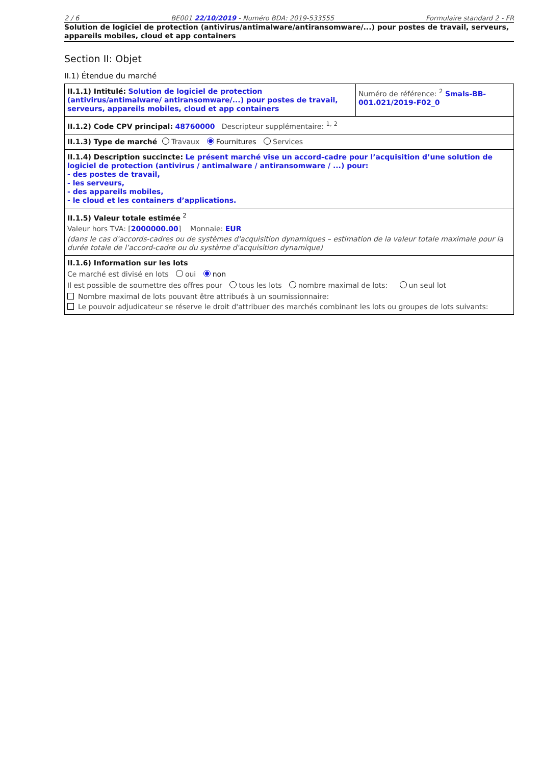2 / 6 BE001 22/10/2019 - Numéro BDA: 2019-533555 Formulaire standard 2 - FR
Solution de logiciel de protection (antivirus/antimalware/antiransomware/...) pour postes de travail, serveurs, appareils mobiles, cloud et app containers
Section II: Objet
II.1) Étendue du marché
| II.1.1) Intitulé: Solution de logiciel de protection (antivirus/antimalware/ antiransomware/...) pour postes de travail, serveurs, appareils mobiles, cloud et app containers | Numéro de référence: <sup>2</sup> Smals-BB-001.021/2019-F02_0 |
| II.1.2) Code CPV principal: 48760000 Descripteur supplémentaire: <sup>1, 2</sup> | |
| II.1.3) Type de marché Travaux Fournitures Services | |
| II.1.4) Description succincte: Le présent marché vise un accord-cadre pour l’acquisition d’une solution de logiciel de protection (antivirus / antimalware / antiransomware / ...) pour: - des postes de travail, - les serveurs, - des appareils mobiles, - le cloud et les containers d’applications. | |
| II.1.5) Valeur totale estimée <sup>2</sup> Valeur hors TVA: [ 2000000.00 ] Monnaie: EUR (dans le cas d'accords-cadres ou de systèmes d'acquisition dynamiques – estimation de la valeur totale maximale pour la durée totale de l’accord-cadre ou du système d'acquisition dynamique) | |
| II.1.6) Information sur les lots Ce marché est divisé en lots oui non Il est possible de soumettre des offres pour tous les lots nombre maximal de lots: un seul lot Nombre maximal de lots pouvant être attribués à un soumissionnaire: Le pouvoir adjudicateur se réserve le droit d'attribuer des marchés combinant les lots ou groupes de lots suivants: | |